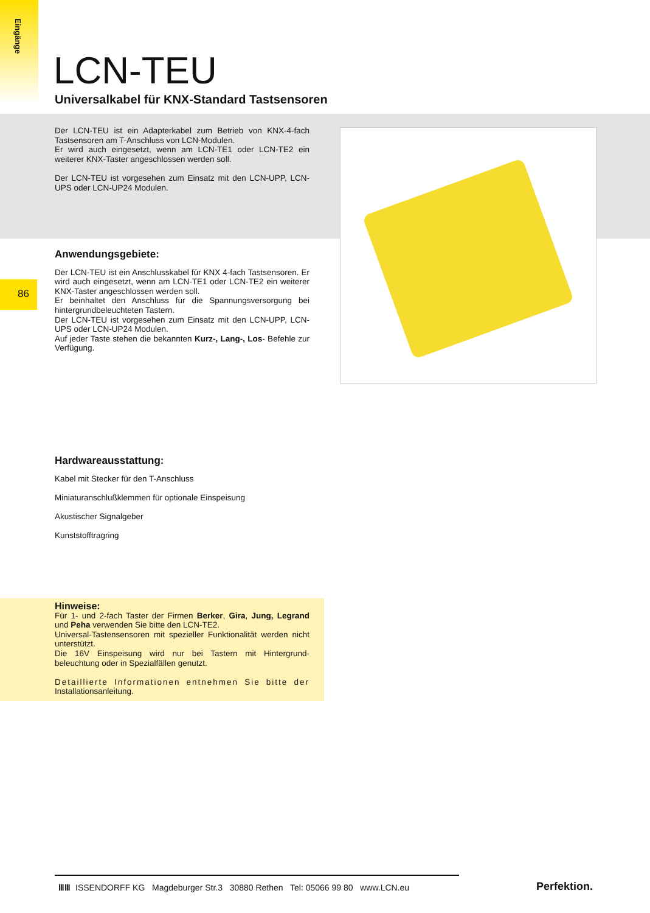Eingänge
LCN-TEU
Universalkabel für KNX-Standard Tastsensoren
Der LCN-TEU ist ein Adapterkabel zum Betrieb von KNX-4-fach Tastsensoren am T-Anschluss von LCN-Modulen.
Er wird auch eingesetzt, wenn am LCN-TE1 oder LCN-TE2 ein weiterer KNX-Taster angeschlossen werden soll.
Der LCN-TEU ist vorgesehen zum Einsatz mit den LCN-UPP, LCN-UPS oder LCN-UP24 Modulen.
86
Anwendungsgebiete:
Der LCN-TEU ist ein Anschlusskabel für KNX 4-fach Tastsensoren. Er wird auch eingesetzt, wenn am LCN-TE1 oder LCN-TE2 ein weiterer KNX-Taster angeschlossen werden soll.
Er beinhaltet den Anschluss für die Spannungsversorgung bei hintergrundbeleuchteten Tastern.
Der LCN-TEU ist vorgesehen zum Einsatz mit den LCN-UPP, LCN-UPS oder LCN-UP24 Modulen.
Auf jeder Taste stehen die bekannten Kurz-, Lang-, Los- Befehle zur Verfügung.
Hardwareausstattung:
Kabel mit Stecker für den T-Anschluss
Miniaturanschlußklemmen für optionale Einspeisung
Akustischer Signalgeber
Kunststofftragring
Hinweise:
Für 1- und 2-fach Taster der Firmen Berker, Gira, Jung, Legrand und Peha verwenden Sie bitte den LCN-TE2.
Universal-Tastensensoren mit spezieller Funktionalität werden nicht unterstützt.
Die 16V Einspeisung wird nur bei Tastern mit Hintergrund-beleuchtung oder in Spezialfällen genutzt.
Detaillierte Informationen entnehmen Sie bitte der Installationsanleitung.
ⅢⅢ ISSENDORFF KG Magdeburger Str.3 30880 Rethen Tel: 05066 99 80 www.LCN.eu
Perfektion.